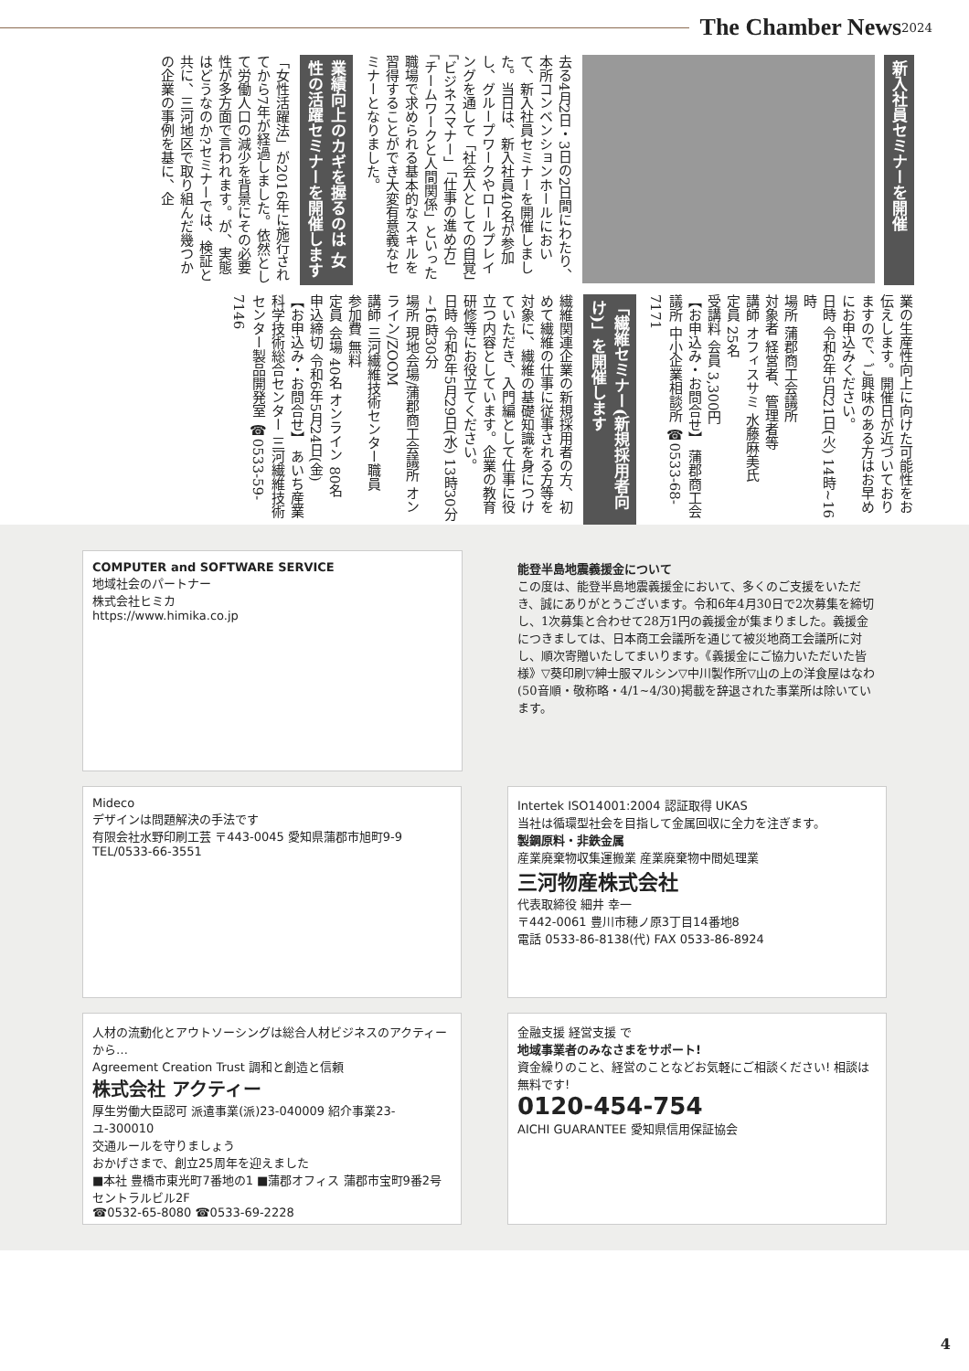The Chamber News 2024
新入社員セミナーを開催
去る4月2日・3日の2日間にわたり、本所コンベンションホールにおいて、新入社員セミナーを開催しました。当日は、新入社員40名が参加し、グループワークやロールプレイングを通して「社会人としての自覚」「ビジネスマナー」「仕事の進め方」「チームワークと人間関係」といった職場で求められる基本的なスキルを習得することができ大変有意義なセミナーとなりました。
業績向上のカギを握るのは 女性の活躍セミナーを開催します
「女性活躍法」が2016年に施行されてから7年が経過しました。依然として労働人口の減少を背景にその必要性が多方面で言われます。が、実態はどうなのか?セミナーでは、検証と共に、三河地区で取り組んだ幾つかの企業の事例を基に、企
業の生産性向上に向けた可能性をお伝えします。開催日が近づいておりますので、ご興味のある方はお早めにお申込みください。
日時 令和6年5月21日(火) 14時~16時
場所 蒲郡商工会議所
対象者 経営者、管理者等
講師 オフィスサミ 水藤麻美氏
定員 25名
受講料 会員 3,300円
【お申込み・お問合せ】 蒲郡商工会議所 中小企業相談所 ☎0533-68-7171
「繊維セミナー(新規採用者向け)」を開催します
繊維関連企業の新規採用者の方、初めて繊維の仕事に従事される方等を対象に、繊維の基礎知識を身につけていただき、入門編として仕事に役立つ内容としています。企業の教育研修等にお役立てください。
日時 令和6年5月29日(水) 13時30分~16時30分
場所 現地会場/蒲郡商工会議所 オンライン/ZOOM
講師 三河繊維技術センター職員
参加費 無料
定員 会場 40名 オンライン 80名
申込締切 令和6年5月24日(金)
【お申込み・お問合せ】 あいち産業科学技術総合センター 三河繊維技術センター製品開発室 ☎0533-59-7146
COMPUTER and SOFTWARE SERVICE
地域社会のパートナー
株式会社ヒミカ
https://www.himika.co.jp
能登半島地震義援金について
この度は、能登半島地震義援金において、多くのご支援をいただき、誠にありがとうございます。令和6年4月30日で2次募集を締切し、1次募集と合わせて28万1円の義援金が集まりました。義援金につきましては、日本商工会議所を通じて被災地商工会議所に対し、順次寄贈いたしてまいります。《義援金にご協力いただいた皆様》▽葵印刷▽紳士服マルシン▽中川製作所▽山の上の洋食屋はなわ(50音順・敬称略・4/1~4/30)掲載を辞退された事業所は除いています。
Mideco
デザインは問題解決の手法です
有限会社水野印刷工芸 〒443-0045 愛知県蒲郡市旭町9-9 TEL/0533-66-3551
Intertek ISO14001:2004 認証取得 UKAS
当社は循環型社会を目指して金属回収に全力を注ぎます。
製鋼原料・非鉄金属
産業廃棄物収集運搬業 産業廃棄物中間処理業
三河物産株式会社
代表取締役 細井 幸一
〒442-0061 豊川市穂ノ原3丁目14番地8
電話 0533-86-8138(代) FAX 0533-86-8924
人材の流動化とアウトソーシングは総合人材ビジネスのアクティーから…
Agreement Creation Trust 調和と創造と信頼
株式会社 アクティー
厚生労働大臣認可 派遣事業(派)23-040009 紹介事業23-ユ-300010
交通ルールを守りましょう
おかげさまで、創立25周年を迎えました
■本社 豊橋市東光町7番地の1 ■蒲郡オフィス 蒲郡市宝町9番2号セントラルビル2F
☎0532-65-8080 ☎0533-69-2228
金融支援 経営支援 で
地域事業者のみなさまをサポート!
資金繰りのこと、経営のことなどお気軽にご相談ください! 相談は無料です!
0120-454-754
AICHI GUARANTEE 愛知県信用保証協会
4